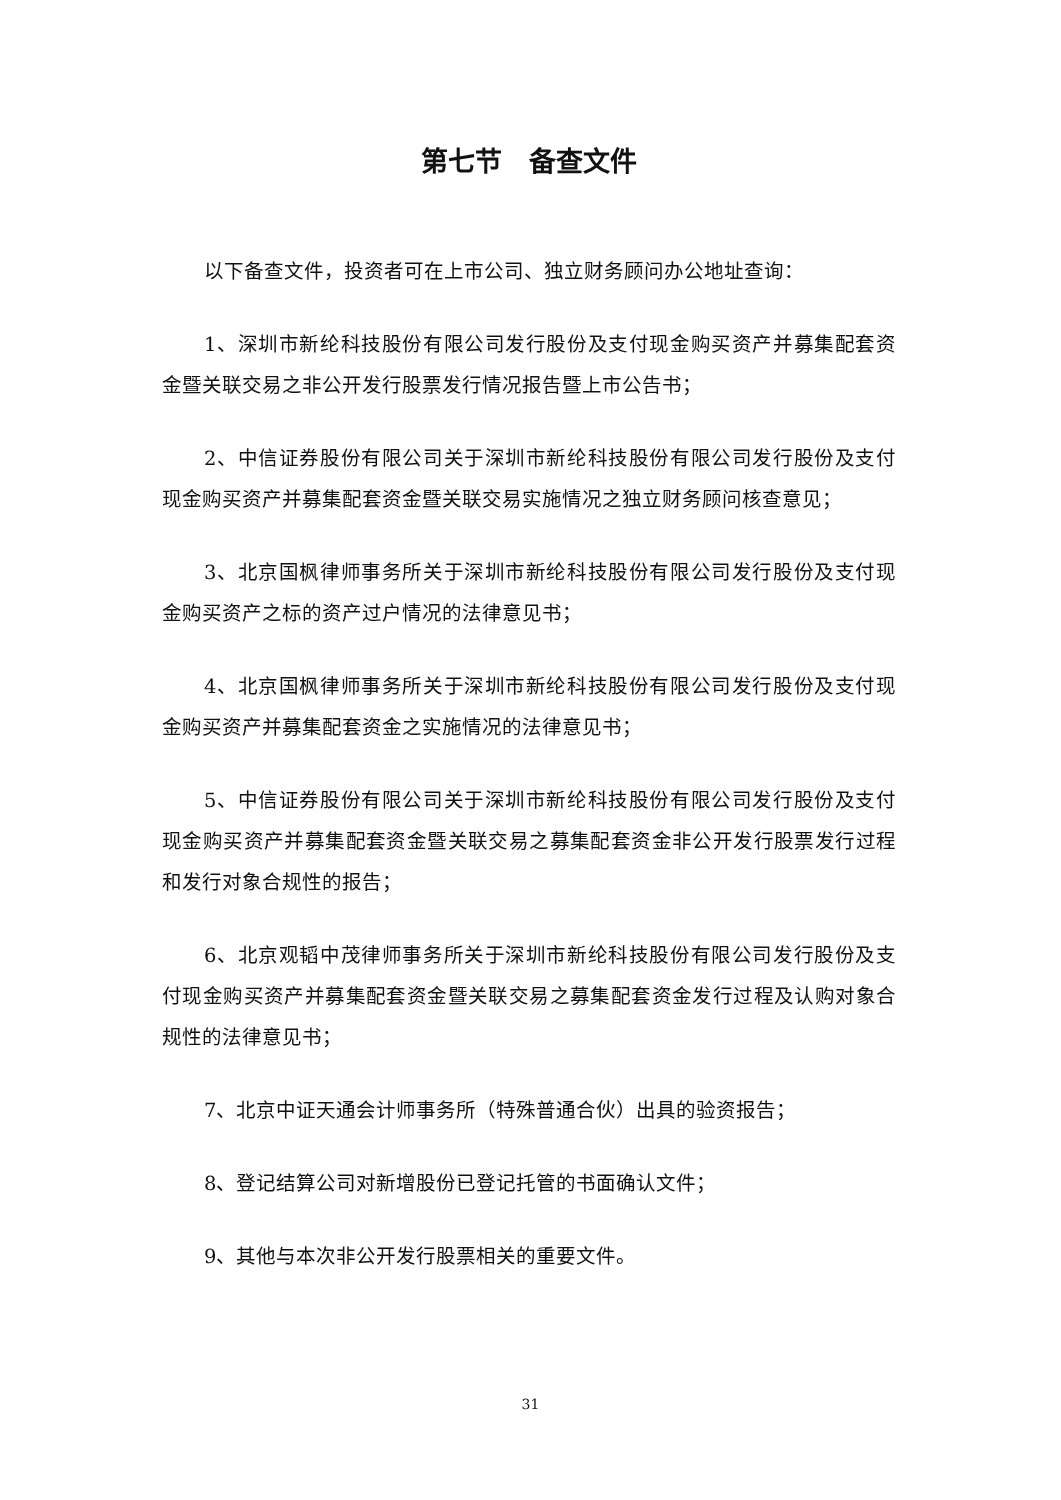第七节　备查文件
以下备查文件，投资者可在上市公司、独立财务顾问办公地址查询：
1、深圳市新纶科技股份有限公司发行股份及支付现金购买资产并募集配套资金暨关联交易之非公开发行股票发行情况报告暨上市公告书；
2、中信证券股份有限公司关于深圳市新纶科技股份有限公司发行股份及支付现金购买资产并募集配套资金暨关联交易实施情况之独立财务顾问核查意见；
3、北京国枫律师事务所关于深圳市新纶科技股份有限公司发行股份及支付现金购买资产之标的资产过户情况的法律意见书；
4、北京国枫律师事务所关于深圳市新纶科技股份有限公司发行股份及支付现金购买资产并募集配套资金之实施情况的法律意见书；
5、中信证券股份有限公司关于深圳市新纶科技股份有限公司发行股份及支付现金购买资产并募集配套资金暨关联交易之募集配套资金非公开发行股票发行过程和发行对象合规性的报告；
6、北京观韬中茂律师事务所关于深圳市新纶科技股份有限公司发行股份及支付现金购买资产并募集配套资金暨关联交易之募集配套资金发行过程及认购对象合规性的法律意见书；
7、北京中证天通会计师事务所（特殊普通合伙）出具的验资报告；
8、登记结算公司对新增股份已登记托管的书面确认文件；
9、其他与本次非公开发行股票相关的重要文件。
31